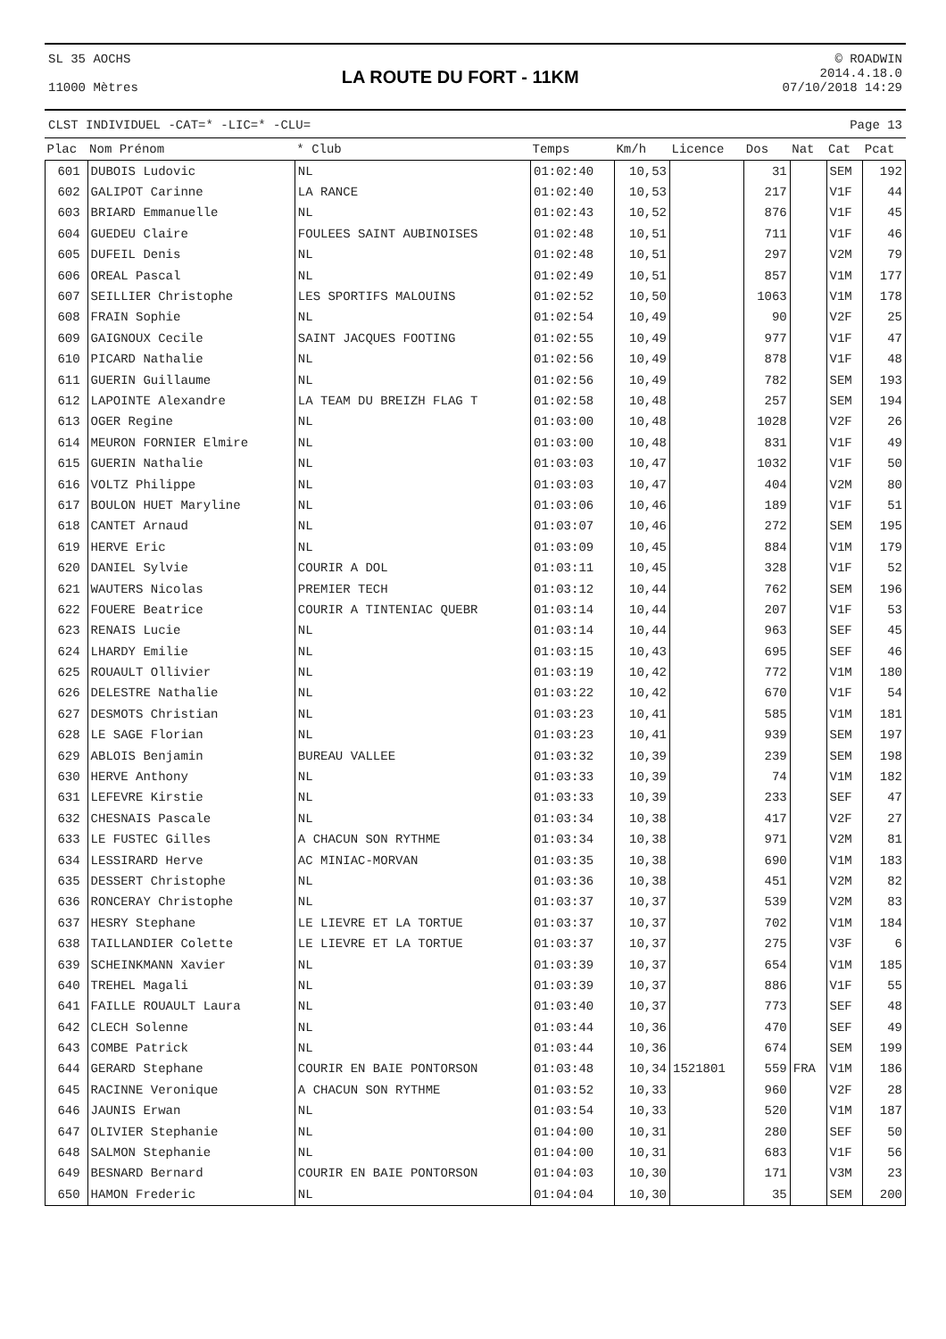SL 35 AOCHS
11000 Mètres
LA ROUTE DU FORT - 11KM
© ROADWIN
2014.4.18.0
07/10/2018 14:29
CLST INDIVIDUEL -CAT=* -LIC=* -CLU= Page 13
| Plac | Nom Prénom | * Club | Temps | Km/h | Licence | Dos | Nat | Cat | Pcat |
| --- | --- | --- | --- | --- | --- | --- | --- | --- | --- |
| 601 | DUBOIS Ludovic | NL | 01:02:40 | 10,53 | | 31 | | SEM | 192 |
| 602 | GALIPOT Carinne | LA RANCE | 01:02:40 | 10,53 | | 217 | | V1F | 44 |
| 603 | BRIARD Emmanuelle | NL | 01:02:43 | 10,52 | | 876 | | V1F | 45 |
| 604 | GUEDEU Claire | FOULEES SAINT AUBINOISES | 01:02:48 | 10,51 | | 711 | | V1F | 46 |
| 605 | DUFEIL Denis | NL | 01:02:48 | 10,51 | | 297 | | V2M | 79 |
| 606 | OREAL Pascal | NL | 01:02:49 | 10,51 | | 857 | | V1M | 177 |
| 607 | SEILLIER Christophe | LES SPORTIFS MALOUINS | 01:02:52 | 10,50 | | 1063 | | V1M | 178 |
| 608 | FRAIN Sophie | NL | 01:02:54 | 10,49 | | 90 | | V2F | 25 |
| 609 | GAIGNOUX Cecile | SAINT JACQUES FOOTING | 01:02:55 | 10,49 | | 977 | | V1F | 47 |
| 610 | PICARD Nathalie | NL | 01:02:56 | 10,49 | | 878 | | V1F | 48 |
| 611 | GUERIN Guillaume | NL | 01:02:56 | 10,49 | | 782 | | SEM | 193 |
| 612 | LAPOINTE Alexandre | LA TEAM DU BREIZH FLAG T | 01:02:58 | 10,48 | | 257 | | SEM | 194 |
| 613 | OGER Regine | NL | 01:03:00 | 10,48 | | 1028 | | V2F | 26 |
| 614 | MEURON FORNIER Elmire | NL | 01:03:00 | 10,48 | | 831 | | V1F | 49 |
| 615 | GUERIN Nathalie | NL | 01:03:03 | 10,47 | | 1032 | | V1F | 50 |
| 616 | VOLTZ Philippe | NL | 01:03:03 | 10,47 | | 404 | | V2M | 80 |
| 617 | BOULON HUET Maryline | NL | 01:03:06 | 10,46 | | 189 | | V1F | 51 |
| 618 | CANTET Arnaud | NL | 01:03:07 | 10,46 | | 272 | | SEM | 195 |
| 619 | HERVE Eric | NL | 01:03:09 | 10,45 | | 884 | | V1M | 179 |
| 620 | DANIEL Sylvie | COURIR A DOL | 01:03:11 | 10,45 | | 328 | | V1F | 52 |
| 621 | WAUTERS Nicolas | PREMIER TECH | 01:03:12 | 10,44 | | 762 | | SEM | 196 |
| 622 | FOUERE Beatrice | COURIR A TINTENIAC QUEBR | 01:03:14 | 10,44 | | 207 | | V1F | 53 |
| 623 | RENAIS Lucie | NL | 01:03:14 | 10,44 | | 963 | | SEF | 45 |
| 624 | LHARDY Emilie | NL | 01:03:15 | 10,43 | | 695 | | SEF | 46 |
| 625 | ROUAULT Ollivier | NL | 01:03:19 | 10,42 | | 772 | | V1M | 180 |
| 626 | DELESTRE Nathalie | NL | 01:03:22 | 10,42 | | 670 | | V1F | 54 |
| 627 | DESMOTS Christian | NL | 01:03:23 | 10,41 | | 585 | | V1M | 181 |
| 628 | LE SAGE Florian | NL | 01:03:23 | 10,41 | | 939 | | SEM | 197 |
| 629 | ABLOIS Benjamin | BUREAU VALLEE | 01:03:32 | 10,39 | | 239 | | SEM | 198 |
| 630 | HERVE Anthony | NL | 01:03:33 | 10,39 | | 74 | | V1M | 182 |
| 631 | LEFEVRE Kirstie | NL | 01:03:33 | 10,39 | | 233 | | SEF | 47 |
| 632 | CHESNAIS Pascale | NL | 01:03:34 | 10,38 | | 417 | | V2F | 27 |
| 633 | LE FUSTEC Gilles | A CHACUN SON RYTHME | 01:03:34 | 10,38 | | 971 | | V2M | 81 |
| 634 | LESSIRARD Herve | AC MINIAC-MORVAN | 01:03:35 | 10,38 | | 690 | | V1M | 183 |
| 635 | DESSERT Christophe | NL | 01:03:36 | 10,38 | | 451 | | V2M | 82 |
| 636 | RONCERAY Christophe | NL | 01:03:37 | 10,37 | | 539 | | V2M | 83 |
| 637 | HESRY Stephane | LE LIEVRE ET LA TORTUE | 01:03:37 | 10,37 | | 702 | | V1M | 184 |
| 638 | TAILLANDIER Colette | LE LIEVRE ET LA TORTUE | 01:03:37 | 10,37 | | 275 | | V3F | 6 |
| 639 | SCHEINKMANN Xavier | NL | 01:03:39 | 10,37 | | 654 | | V1M | 185 |
| 640 | TREHEL Magali | NL | 01:03:39 | 10,37 | | 886 | | V1F | 55 |
| 641 | FAILLE ROUAULT Laura | NL | 01:03:40 | 10,37 | | 773 | | SEF | 48 |
| 642 | CLECH Solenne | NL | 01:03:44 | 10,36 | | 470 | | SEF | 49 |
| 643 | COMBE Patrick | NL | 01:03:44 | 10,36 | | 674 | | SEM | 199 |
| 644 | GERARD Stephane | COURIR EN BAIE PONTORSON | 01:03:48 | 10,34 | 1521801 | 559 | FRA | V1M | 186 |
| 645 | RACINNE Veronique | A CHACUN SON RYTHME | 01:03:52 | 10,33 | | 960 | | V2F | 28 |
| 646 | JAUNIS Erwan | NL | 01:03:54 | 10,33 | | 520 | | V1M | 187 |
| 647 | OLIVIER Stephanie | NL | 01:04:00 | 10,31 | | 280 | | SEF | 50 |
| 648 | SALMON Stephanie | NL | 01:04:00 | 10,31 | | 683 | | V1F | 56 |
| 649 | BESNARD Bernard | COURIR EN BAIE PONTORSON | 01:04:03 | 10,30 | | 171 | | V3M | 23 |
| 650 | HAMON Frederic | NL | 01:04:04 | 10,30 | | 35 | | SEM | 200 |